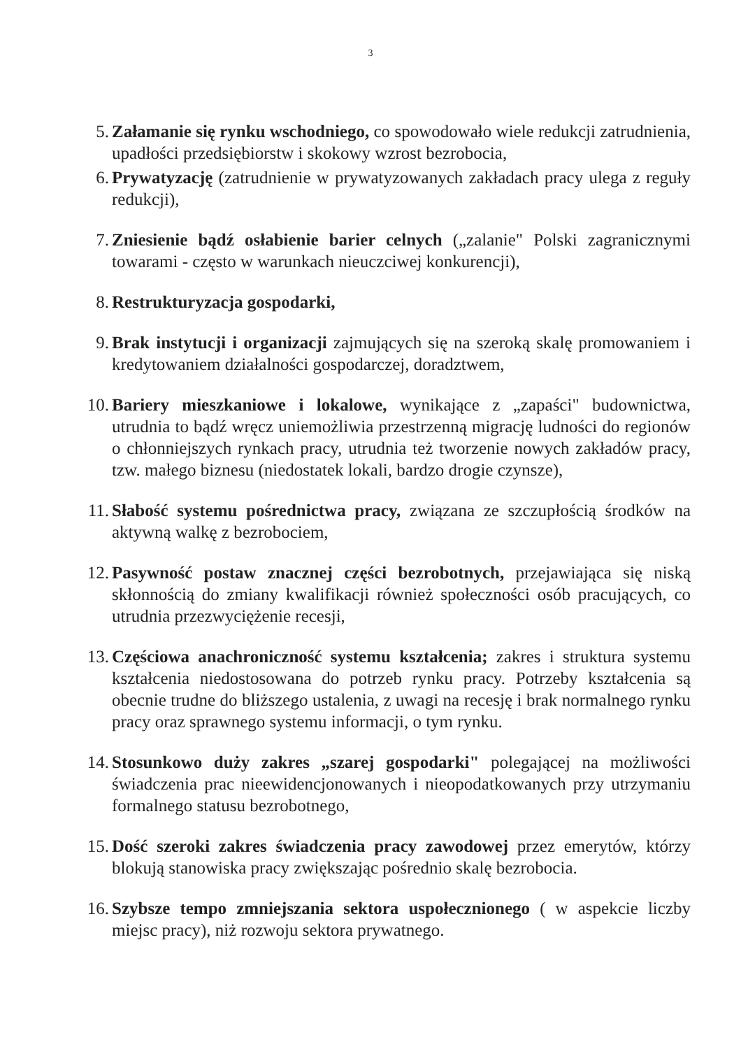3
5. Załamanie się rynku wschodniego, co spowodowało wiele redukcji zatrudnienia, upadłości przedsiębiorstw i skokowy wzrost bezrobocia,
6. Prywatyzację (zatrudnienie w prywatyzowanych zakładach pracy ulega z reguły redukcji),
7. Zniesienie bądź osłabienie barier celnych („zalanie" Polski zagranicznymi towarami - często w warunkach nieuczciwej konkurencji),
8. Restrukturyzacja gospodarki,
9. Brak instytucji i organizacji zajmujących się na szeroką skalę promowaniem i kredytowaniem działalności gospodarczej, doradztwem,
10.
Bariery mieszkaniowe i lokalowe, wynikające z „zapaści" budownictwa, utrudnia to bądź wręcz uniemożliwia przestrzenną migrację ludności do regionów o chłonniejszych rynkach pracy, utrudnia też tworzenie nowych zakładów pracy, tzw. małego biznesu (niedostatek lokali, bardzo drogie czynsze),
11.
Słabość systemu pośrednictwa pracy, związana ze szczupłością środków na aktywną walkę z bezrobociem,
12.
Pasywność postaw znacznej części bezrobotnych, przejawiająca się niską skłonnością do zmiany kwalifikacji również społeczności osób pracujących, co utrudnia przezwyciężenie recesji,
13.
Częściowa anachroniczność systemu kształcenia; zakres i struktura systemu kształcenia niedostosowana do potrzeb rynku pracy. Potrzeby kształcenia są obecnie trudne do bliższego ustalenia, z uwagi na recesję i brak normalnego rynku pracy oraz sprawnego systemu informacji, o tym rynku.
14.
Stosunkowo duży zakres „szarej gospodarki" polegającej na możliwości świadczenia prac nieewidencjonowanych i nieopodatkowanych przy utrzymaniu formalnego statusu bezrobotnego,
15.
Dość szeroki zakres świadczenia pracy zawodowej przez emerytów, którzy blokują stanowiska pracy zwiększając pośrednio skalę bezrobocia.
16.
Szybsze tempo zmniejszania sektora uspołecznionego ( w aspekcie liczby miejsc pracy), niż rozwoju sektora prywatnego.